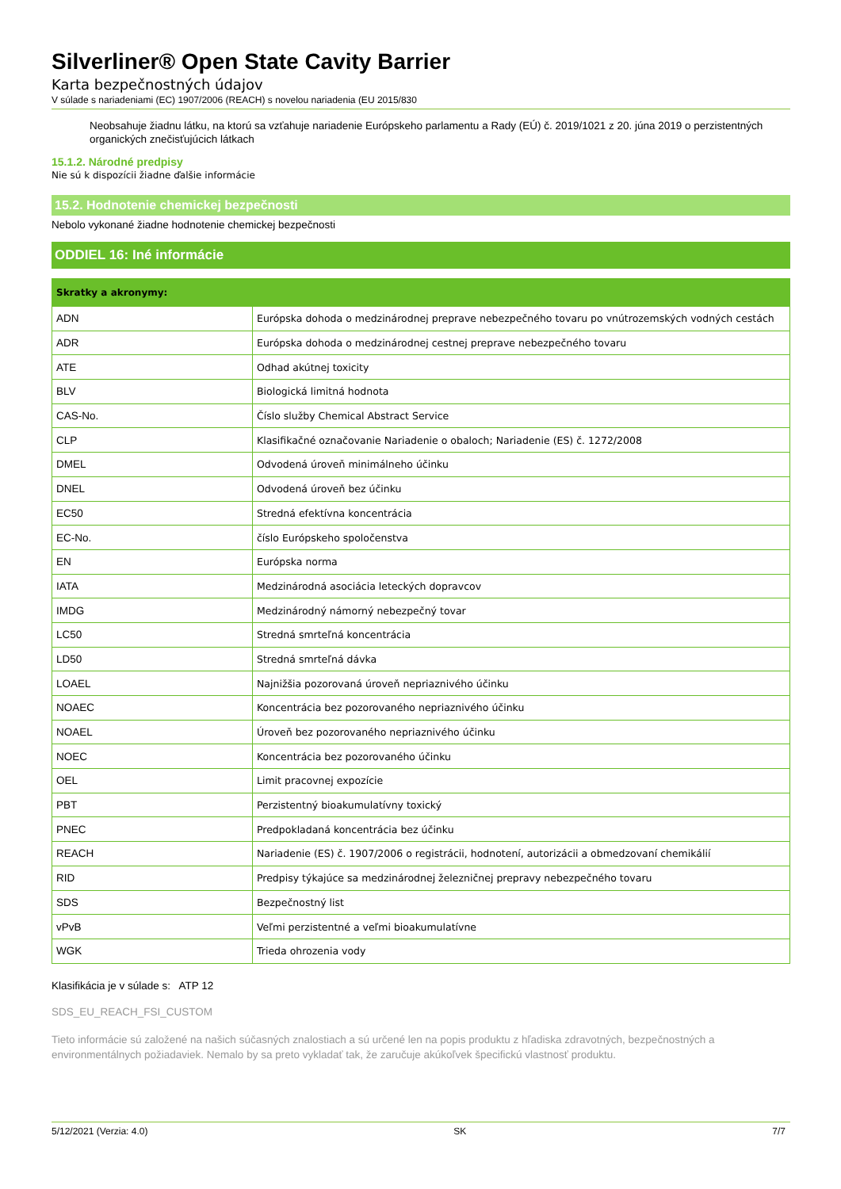Silverliner® Open State Cavity Barrier
Karta bezpečnostných údajov
V súlade s nariadeniami (EC) 1907/2006 (REACH) s novelou nariadenia (EU 2015/830
Neobsahuje žiadnu látku, na ktorú sa vzťahuje nariadenie Európskeho parlamentu a Rady (EÚ) č. 2019/1021 z 20. júna 2019 o perzistentných organických znečisťujúcich látkach
15.1.2. Národné predpisy
Nie sú k dispozícii žiadne ďalšie informácie
15.2. Hodnotenie chemickej bezpečnosti
Nebolo vykonané žiadne hodnotenie chemickej bezpečnosti
ODDIEL 16: Iné informácie
| Skratky a akronymy: | |
| --- | --- |
| ADN | Európska dohoda o medzinárodnej preprave nebezpečného tovaru po vnútrozemských vodných cestách |
| ADR | Európska dohoda o medzinárodnej cestnej preprave nebezpečného tovaru |
| ATE | Odhad akútnej toxicity |
| BLV | Biologická limitná hodnota |
| CAS-No. | Číslo služby Chemical Abstract Service |
| CLP | Klasifikačné označovanie Nariadenie o obaloch; Nariadenie (ES) č. 1272/2008 |
| DMEL | Odvodená úroveň minimálneho účinku |
| DNEL | Odvodená úroveň bez účinku |
| EC50 | Stredná efektívna koncentrácia |
| EC-No. | číslo Európskeho spoločenstva |
| EN | Európska norma |
| IATA | Medzinárodná asociácia leteckých dopravcov |
| IMDG | Medzinárodný námorný nebezpečný tovar |
| LC50 | Stredná smrteľná koncentrácia |
| LD50 | Stredná smrteľná dávka |
| LOAEL | Najnižšia pozorovaná úroveň nepriaznivého účinku |
| NOAEC | Koncentrácia bez pozorovaného nepriaznivého účinku |
| NOAEL | Úroveň bez pozorovaného nepriaznivého účinku |
| NOEC | Koncentrácia bez pozorovaného účinku |
| OEL | Limit pracovnej expozície |
| PBT | Perzistentný bioakumulatívny toxický |
| PNEC | Predpokladaná koncentrácia bez účinku |
| REACH | Nariadenie (ES) č. 1907/2006 o registrácii, hodnotení, autorizácii a obmedzovaní chemikálií |
| RID | Predpisy týkajúce sa medzinárodnej železničnej prepravy nebezpečného tovaru |
| SDS | Bezpečnostný list |
| vPvB | Veľmi perzistentné a veľmi bioakumulatívne |
| WGK | Trieda ohrozenia vody |
Klasifikácia je v súlade s: ATP 12
SDS_EU_REACH_FSI_CUSTOM
Tieto informácie sú založené na našich súčasných znalostiach a sú určené len na popis produktu z hľadiska zdravotných, bezpečnostných a environmentálnych požiadaviek. Nemalo by sa preto vykladať tak, že zaručuje akúkoľvek špecifickú vlastnosť produktu.
5/12/2021 (Verzia: 4.0) SK 7/7